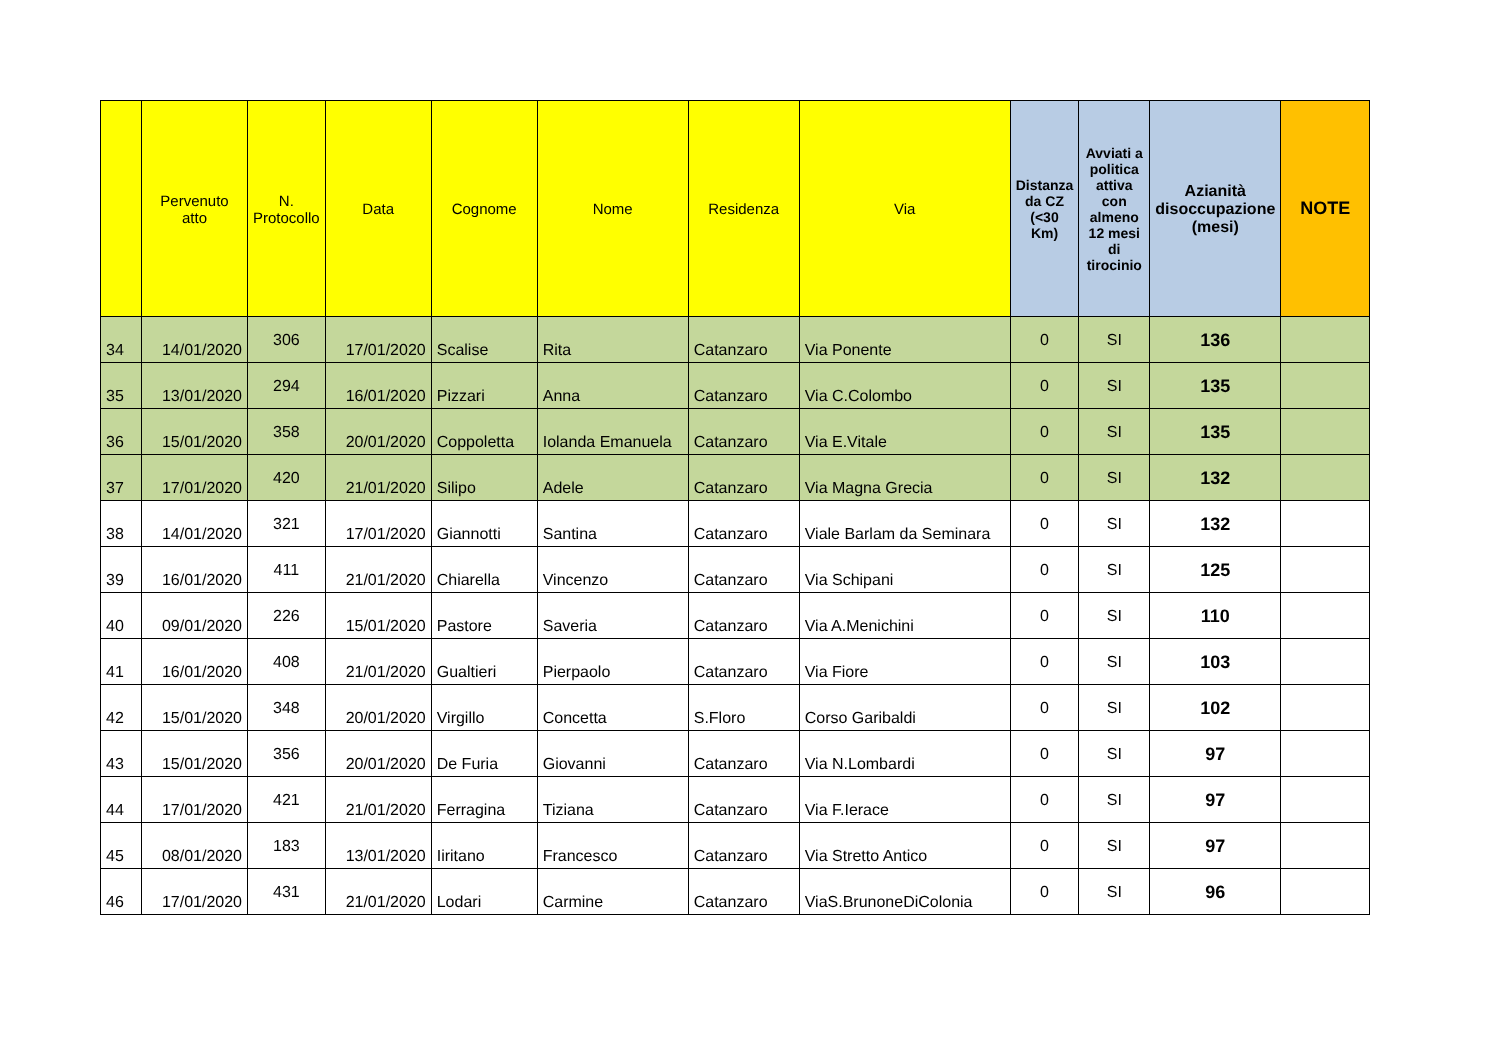| | Pervenuto atto | N. Protocollo | Data | Cognome | Nome | Residenza | Via | Distanza da CZ (<30 Km) | Avviati a politica attiva con almeno 12 mesi di tirocinio | Azianità disoccupazione (mesi) | NOTE |
| --- | --- | --- | --- | --- | --- | --- | --- | --- | --- | --- | --- |
| 34 | 14/01/2020 | 306 | 17/01/2020 | Scalise | Rita | Catanzaro | Via Ponente | 0 | SI | 136 | |
| 35 | 13/01/2020 | 294 | 16/01/2020 | Pizzari | Anna | Catanzaro | Via C.Colombo | 0 | SI | 135 | |
| 36 | 15/01/2020 | 358 | 20/01/2020 | Coppoletta | Iolanda Emanuela | Catanzaro | Via E.Vitale | 0 | SI | 135 | |
| 37 | 17/01/2020 | 420 | 21/01/2020 | Silipo | Adele | Catanzaro | Via Magna Grecia | 0 | SI | 132 | |
| 38 | 14/01/2020 | 321 | 17/01/2020 | Giannotti | Santina | Catanzaro | Viale Barlam da Seminara | 0 | SI | 132 | |
| 39 | 16/01/2020 | 411 | 21/01/2020 | Chiarella | Vincenzo | Catanzaro | Via Schipani | 0 | SI | 125 | |
| 40 | 09/01/2020 | 226 | 15/01/2020 | Pastore | Saveria | Catanzaro | Via A.Menichini | 0 | SI | 110 | |
| 41 | 16/01/2020 | 408 | 21/01/2020 | Gualtieri | Pierpaolo | Catanzaro | Via Fiore | 0 | SI | 103 | |
| 42 | 15/01/2020 | 348 | 20/01/2020 | Virgillo | Concetta | S.Floro | Corso Garibaldi | 0 | SI | 102 | |
| 43 | 15/01/2020 | 356 | 20/01/2020 | De Furia | Giovanni | Catanzaro | Via N.Lombardi | 0 | SI | 97 | |
| 44 | 17/01/2020 | 421 | 21/01/2020 | Ferragina | Tiziana | Catanzaro | Via F.Ierace | 0 | SI | 97 | |
| 45 | 08/01/2020 | 183 | 13/01/2020 | Iiritano | Francesco | Catanzaro | Via Stretto Antico | 0 | SI | 97 | |
| 46 | 17/01/2020 | 431 | 21/01/2020 | Lodari | Carmine | Catanzaro | ViaS.BrunoneDiColonia | 0 | SI | 96 | |